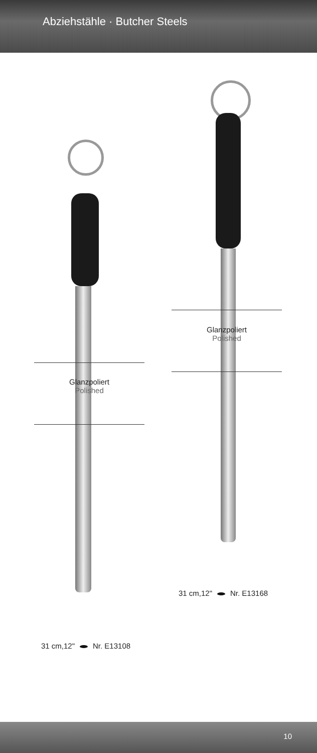Abziehstähle · Butcher Steels
Glanzpoliert
Polished
Glanzpoliert
Polished
31 cm,12" Nr. E13168
31 cm,12" Nr. E13108
10